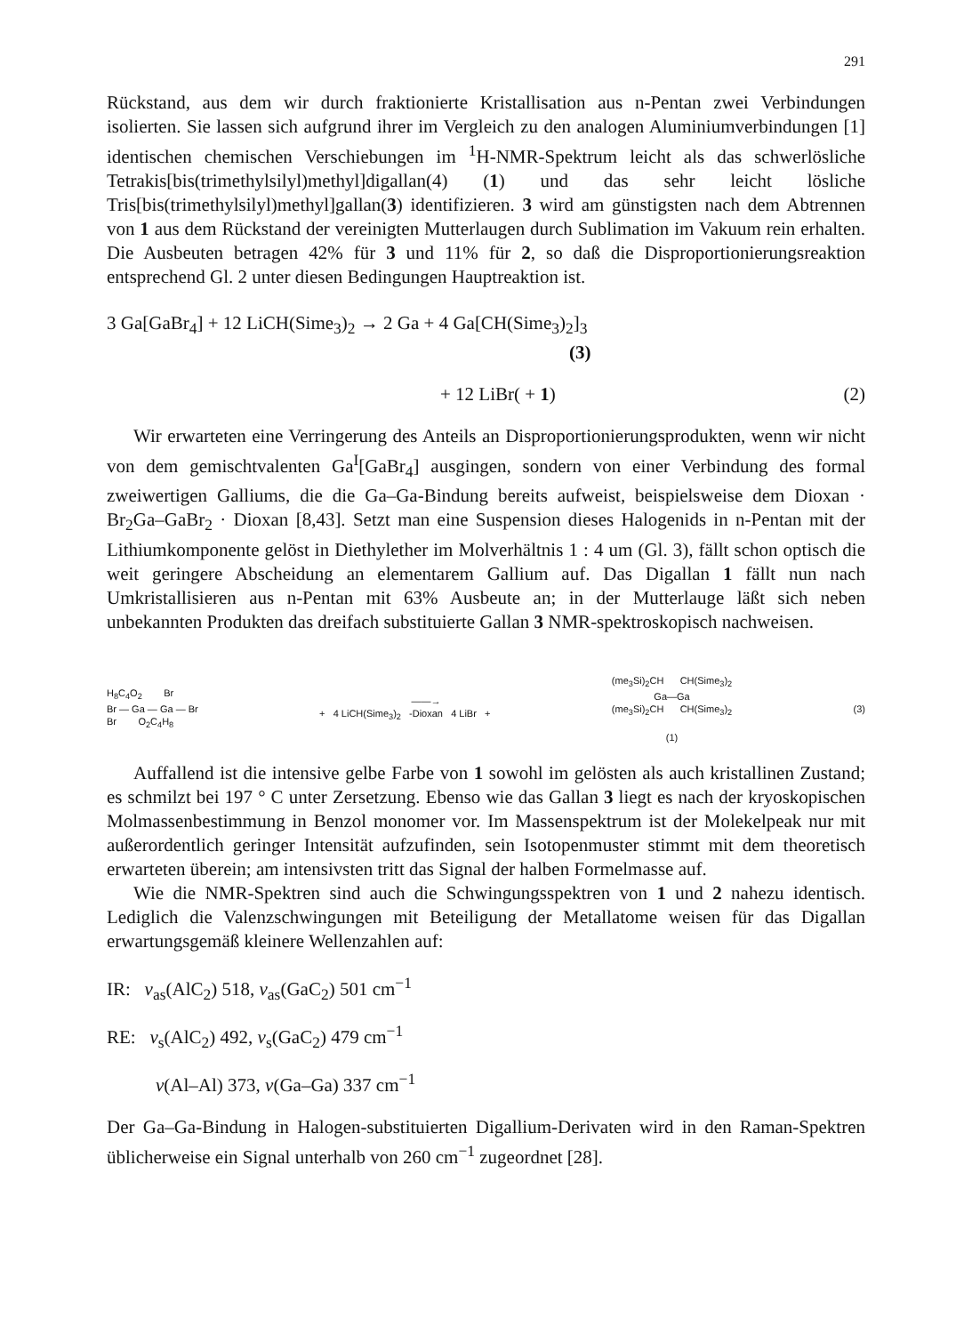291
Rückstand, aus dem wir durch fraktionierte Kristallisation aus n-Pentan zwei Verbindungen isolierten. Sie lassen sich aufgrund ihrer im Vergleich zu den analogen Aluminiumverbindungen [1] identischen chemischen Verschiebungen im <sup>1</sup>H-NMR-Spektrum leicht als das schwerlösliche Tetrakis[bis(trimethylsilyl)methyl]digallan(4) (1) und das sehr leicht lösliche Tris[bis(trimethylsilyl)methyl]gallan(3) identifizieren. 3 wird am günstigsten nach dem Abtrennen von 1 aus dem Rückstand der vereinigten Mutterlaugen durch Sublimation im Vakuum rein erhalten. Die Ausbeuten betragen 42% für 3 und 11% für 2, so daß die Disproportionierungsreaktion entsprechend Gl. 2 unter diesen Bedingungen Hauptreaktion ist.
3 Ga[GaBr<sub>4</sub>] + 12 LiCH(Sime<sub>3</sub>)<sub>2</sub> → 2 Ga + 4 Ga[CH(Sime<sub>3</sub>)<sub>2</sub>]<sub>3</sub>
(3)
+ 12 LiBr( + 1) (2)
Wir erwarteten eine Verringerung des Anteils an Disproportionierungsprodukten, wenn wir nicht von dem gemischtvalenten Ga<sup>I</sup>[GaBr<sub>4</sub>] ausgingen, sondern von einer Verbindung des formal zweiwertigen Galliums, die die Ga–Ga-Bindung bereits aufweist, beispielsweise dem Dioxan · Br<sub>2</sub>Ga–GaBr<sub>2</sub> · Dioxan [8,43]. Setzt man eine Suspension dieses Halogenids in n-Pentan mit der Lithiumkomponente gelöst in Diethylether im Molverhältnis 1 : 4 um (Gl. 3), fällt schon optisch die weit geringere Abscheidung an elementarem Gallium auf. Das Digallan 1 fällt nun nach Umkristallisieren aus n-Pentan mit 63% Ausbeute an; in der Mutterlauge läßt sich neben unbekannten Produkten das dreifach substituierte Gallan 3 NMR-spektroskopisch nachweisen.
H<sub>8</sub>C<sub>4</sub>O<sub>2</sub> Br
Br — Ga — Ga — Br
Br O<sub>2</sub>C<sub>4</sub>H<sub>8</sub>
+ 4 LiCH(Sime<sub>3</sub>)<sub>2</sub> ——→
-Dioxan 4 LiBr +
(me<sub>3</sub>Si)<sub>2</sub>CH CH(Sime<sub>3</sub>)<sub>2</sub>
Ga—Ga
(me<sub>3</sub>Si)<sub>2</sub>CH CH(Sime<sub>3</sub>)<sub>2</sub>
(1)
(3)
Auffallend ist die intensive gelbe Farbe von 1 sowohl im gelösten als auch kristallinen Zustand; es schmilzt bei 197 ° C unter Zersetzung. Ebenso wie das Gallan 3 liegt es nach der kryoskopischen Molmassenbestimmung in Benzol monomer vor. Im Massenspektrum ist der Molekelpeak nur mit außerordentlich geringer Intensität aufzufinden, sein Isotopenmuster stimmt mit dem theoretisch erwarteten überein; am intensivsten tritt das Signal der halben Formelmasse auf.
Wie die NMR-Spektren sind auch die Schwingungsspektren von 1 und 2 nahezu identisch. Lediglich die Valenzschwingungen mit Beteiligung der Metallatome weisen für das Digallan erwartungsgemäß kleinere Wellenzahlen auf:
IR: ν<sub>as</sub>(AlC<sub>2</sub>) 518, ν<sub>as</sub>(GaC<sub>2</sub>) 501 cm<sup>−1</sup>
RE: ν<sub>s</sub>(AlC<sub>2</sub>) 492, ν<sub>s</sub>(GaC<sub>2</sub>) 479 cm<sup>−1</sup>
ν(Al–Al) 373, ν(Ga–Ga) 337 cm<sup>−1</sup>
Der Ga–Ga-Bindung in Halogen-substituierten Digallium-Derivaten wird in den Raman-Spektren üblicherweise ein Signal unterhalb von 260 cm<sup>−1</sup> zugeordnet [28].